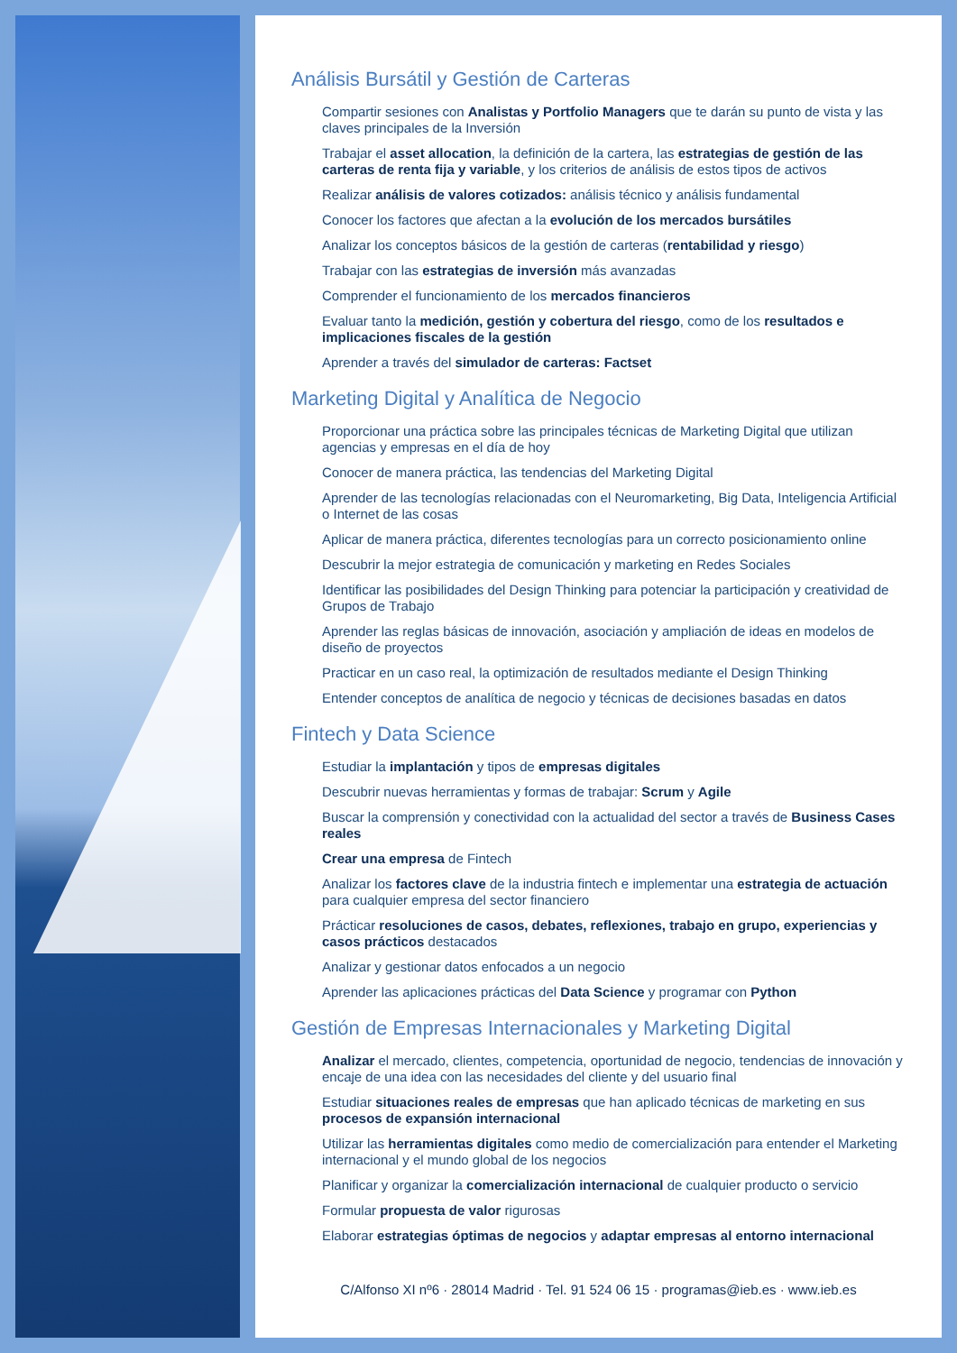Análisis Bursátil y Gestión de Carteras
Compartir sesiones con Analistas y Portfolio Managers que te darán su punto de vista y las claves principales de la Inversión
Trabajar el asset allocation, la definición de la cartera, las estrategias de gestión de las carteras de renta fija y variable, y los criterios de análisis de estos tipos de activos
Realizar análisis de valores cotizados: análisis técnico y análisis fundamental
Conocer los factores que afectan a la evolución de los mercados bursátiles
Analizar los conceptos básicos de la gestión de carteras (rentabilidad y riesgo)
Trabajar con las estrategias de inversión más avanzadas
Comprender el funcionamiento de los mercados financieros
Evaluar tanto la medición, gestión y cobertura del riesgo, como de los resultados e implicaciones fiscales de la gestión
Aprender a través del simulador de carteras: Factset
Marketing Digital y Analítica de Negocio
Proporcionar una práctica sobre las principales técnicas de Marketing Digital que utilizan agencias y empresas en el día de hoy
Conocer de manera práctica, las tendencias del Marketing Digital
Aprender de las tecnologías relacionadas con el Neuromarketing, Big Data, Inteligencia Artificial o Internet de las cosas
Aplicar de manera práctica, diferentes tecnologías para un correcto posicionamiento online
Descubrir la mejor estrategia de comunicación y marketing en Redes Sociales
Identificar las posibilidades del Design Thinking para potenciar la participación y creatividad de Grupos de Trabajo
Aprender las reglas básicas de innovación, asociación y ampliación de ideas en modelos de diseño de proyectos
Practicar en un caso real, la optimización de resultados mediante el Design Thinking
Entender conceptos de analítica de negocio y técnicas de decisiones basadas en datos
Fintech y Data Science
Estudiar la implantación y tipos de empresas digitales
Descubrir nuevas herramientas y formas de trabajar: Scrum y Agile
Buscar la comprensión y conectividad con la actualidad del sector a través de Business Cases reales
Crear una empresa de Fintech
Analizar los factores clave de la industria fintech e implementar una estrategia de actuación para cualquier empresa del sector financiero
Prácticar resoluciones de casos, debates, reflexiones, trabajo en grupo, experiencias y casos prácticos destacados
Analizar y gestionar datos enfocados a un negocio
Aprender las aplicaciones prácticas del Data Science y programar con Python
Gestión de Empresas Internacionales y Marketing Digital
Analizar el mercado, clientes, competencia, oportunidad de negocio, tendencias de innovación y encaje de una idea con las necesidades del cliente y del usuario final
Estudiar situaciones reales de empresas que han aplicado técnicas de marketing en sus procesos de expansión internacional
Utilizar las herramientas digitales como medio de comercialización para entender el Marketing internacional y el mundo global de los negocios
Planificar y organizar la comercialización internacional de cualquier producto o servicio
Formular propuesta de valor rigurosas
Elaborar estrategias óptimas de negocios y adaptar empresas al entorno internacional
C/Alfonso XI nº6 · 28014 Madrid · Tel. 91 524 06 15 · programas@ieb.es · www.ieb.es